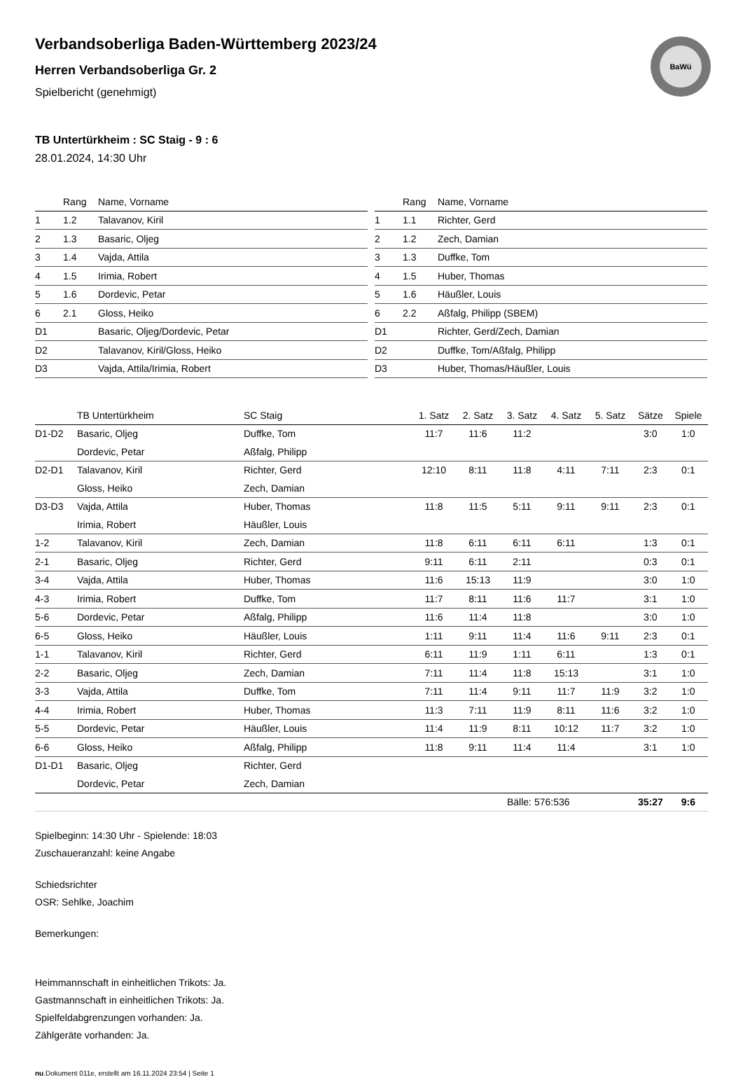BaWü
Verbandsoberliga Baden-Württemberg 2023/24
Herren Verbandsoberliga Gr. 2
Spielbericht (genehmigt)
TB Untertürkheim : SC Staig - 9 : 6
28.01.2024, 14:30 Uhr
| | Rang | Name, Vorname |
| --- | --- | --- |
| 1 | 1.2 | Talavanov, Kiril |
| 2 | 1.3 | Basaric, Oljeg |
| 3 | 1.4 | Vajda, Attila |
| 4 | 1.5 | Irimia, Robert |
| 5 | 1.6 | Dordevic, Petar |
| 6 | 2.1 | Gloss, Heiko |
| D1 | | Basaric, Oljeg/Dordevic, Petar |
| D2 | | Talavanov, Kiril/Gloss, Heiko |
| D3 | | Vajda, Attila/Irimia, Robert |
| | Rang | Name, Vorname |
| --- | --- | --- |
| 1 | 1.1 | Richter, Gerd |
| 2 | 1.2 | Zech, Damian |
| 3 | 1.3 | Duffke, Tom |
| 4 | 1.5 | Huber, Thomas |
| 5 | 1.6 | Häußler, Louis |
| 6 | 2.2 | Aßfalg, Philipp (SBEM) |
| D1 | | Richter, Gerd/Zech, Damian |
| D2 | | Duffke, Tom/Aßfalg, Philipp |
| D3 | | Huber, Thomas/Häußler, Louis |
| | TB Untertürkheim | SC Staig | 1. Satz | 2. Satz | 3. Satz | 4. Satz | 5. Satz | Sätze | Spiele |
| --- | --- | --- | --- | --- | --- | --- | --- | --- | --- |
| D1-D2 | Basaric, Oljeg | Duffke, Tom | 11:7 | 11:6 | 11:2 | | | 3:0 | 1:0 |
| | Dordevic, Petar | Aßfalg, Philipp | | | | | | | |
| D2-D1 | Talavanov, Kiril | Richter, Gerd | 12:10 | 8:11 | 11:8 | 4:11 | 7:11 | 2:3 | 0:1 |
| | Gloss, Heiko | Zech, Damian | | | | | | | |
| D3-D3 | Vajda, Attila | Huber, Thomas | 11:8 | 11:5 | 5:11 | 9:11 | 9:11 | 2:3 | 0:1 |
| | Irimia, Robert | Häußler, Louis | | | | | | | |
| 1-2 | Talavanov, Kiril | Zech, Damian | 11:8 | 6:11 | 6:11 | 6:11 | | 1:3 | 0:1 |
| 2-1 | Basaric, Oljeg | Richter, Gerd | 9:11 | 6:11 | 2:11 | | | 0:3 | 0:1 |
| 3-4 | Vajda, Attila | Huber, Thomas | 11:6 | 15:13 | 11:9 | | | 3:0 | 1:0 |
| 4-3 | Irimia, Robert | Duffke, Tom | 11:7 | 8:11 | 11:6 | 11:7 | | 3:1 | 1:0 |
| 5-6 | Dordevic, Petar | Aßfalg, Philipp | 11:6 | 11:4 | 11:8 | | | 3:0 | 1:0 |
| 6-5 | Gloss, Heiko | Häußler, Louis | 1:11 | 9:11 | 11:4 | 11:6 | 9:11 | 2:3 | 0:1 |
| 1-1 | Talavanov, Kiril | Richter, Gerd | 6:11 | 11:9 | 1:11 | 6:11 | | 1:3 | 0:1 |
| 2-2 | Basaric, Oljeg | Zech, Damian | 7:11 | 11:4 | 11:8 | 15:13 | | 3:1 | 1:0 |
| 3-3 | Vajda, Attila | Duffke, Tom | 7:11 | 11:4 | 9:11 | 11:7 | 11:9 | 3:2 | 1:0 |
| 4-4 | Irimia, Robert | Huber, Thomas | 11:3 | 7:11 | 11:9 | 8:11 | 11:6 | 3:2 | 1:0 |
| 5-5 | Dordevic, Petar | Häußler, Louis | 11:4 | 11:9 | 8:11 | 10:12 | 11:7 | 3:2 | 1:0 |
| 6-6 | Gloss, Heiko | Aßfalg, Philipp | 11:8 | 9:11 | 11:4 | 11:4 | | 3:1 | 1:0 |
| D1-D1 | Basaric, Oljeg | Richter, Gerd | | | | | | | |
| | Dordevic, Petar | Zech, Damian | | | | | | | |
| | | | | | Bälle: 576:536 | | | 35:27 | 9:6 |
Spielbeginn: 14:30 Uhr - Spielende: 18:03
Zuschaueranzahl: keine Angabe
Schiedsrichter
OSR: Sehlke, Joachim
Bemerkungen:
Heimmannschaft in einheitlichen Trikots: Ja.
Gastmannschaft in einheitlichen Trikots: Ja.
Spielfeldabgrenzungen vorhanden: Ja.
Zählgeräte vorhanden: Ja.
nu.Dokument 011e, erstellt am 16.11.2024 23:54 | Seite 1